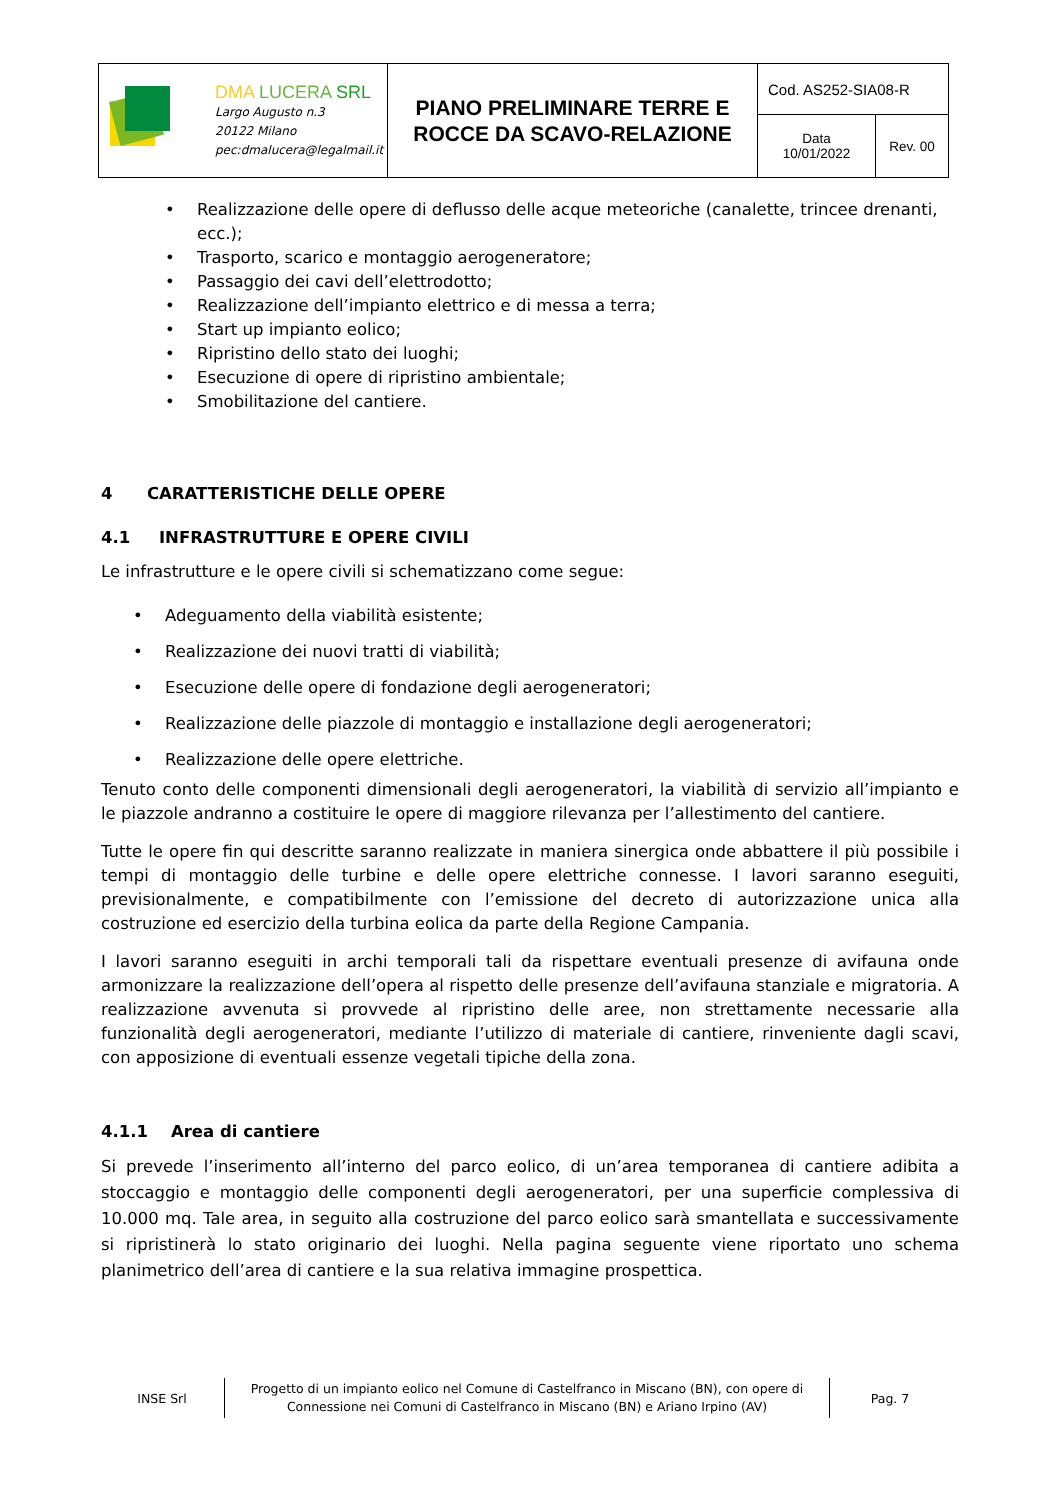| DMA LUCERA SRL Largo Augusto n.3 20122 Milano pec:dmalucera@legalmail.it | PIANO PRELIMINARE TERRE E ROCCE DA SCAVO-RELAZIONE | Cod. AS252-SIA08-R | |
| | | Data 10/01/2022 | Rev. 00 |
• Realizzazione delle opere di deflusso delle acque meteoriche (canalette, trincee drenanti, ecc.);
• Trasporto, scarico e montaggio aerogeneratore;
• Passaggio dei cavi dell’elettrodotto;
• Realizzazione dell’impianto elettrico e di messa a terra;
• Start up impianto eolico;
• Ripristino dello stato dei luoghi;
• Esecuzione di opere di ripristino ambientale;
• Smobilitazione del cantiere.
4 CARATTERISTICHE DELLE OPERE
4.1 INFRASTRUTTURE E OPERE CIVILI
Le infrastrutture e le opere civili si schematizzano come segue:
• Adeguamento della viabilità esistente;
• Realizzazione dei nuovi tratti di viabilità;
• Esecuzione delle opere di fondazione degli aerogeneratori;
• Realizzazione delle piazzole di montaggio e installazione degli aerogeneratori;
• Realizzazione delle opere elettriche.
Tenuto conto delle componenti dimensionali degli aerogeneratori, la viabilità di servizio all’impianto e le piazzole andranno a costituire le opere di maggiore rilevanza per l’allestimento del cantiere.
Tutte le opere fin qui descritte saranno realizzate in maniera sinergica onde abbattere il più possibile i tempi di montaggio delle turbine e delle opere elettriche connesse. I lavori saranno eseguiti, previsionalmente, e compatibilmente con l’emissione del decreto di autorizzazione unica alla costruzione ed esercizio della turbina eolica da parte della Regione Campania.
I lavori saranno eseguiti in archi temporali tali da rispettare eventuali presenze di avifauna onde armonizzare la realizzazione dell’opera al rispetto delle presenze dell’avifauna stanziale e migratoria. A realizzazione avvenuta si provvede al ripristino delle aree, non strettamente necessarie alla funzionalità degli aerogeneratori, mediante l’utilizzo di materiale di cantiere, rinveniente dagli scavi, con apposizione di eventuali essenze vegetali tipiche della zona.
4.1.1 Area di cantiere
Si prevede l’inserimento all’interno del parco eolico, di un’area temporanea di cantiere adibita a stoccaggio e montaggio delle componenti degli aerogeneratori, per una superficie complessiva di 10.000 mq. Tale area, in seguito alla costruzione del parco eolico sarà smantellata e successivamente si ripristinerà lo stato originario dei luoghi. Nella pagina seguente viene riportato uno schema planimetrico dell’area di cantiere e la sua relativa immagine prospettica.
INSE Srl
Progetto di un impianto eolico nel Comune di Castelfranco in Miscano (BN), con opere di Connessione nei Comuni di Castelfranco in Miscano (BN) e Ariano Irpino (AV)
Pag. 7